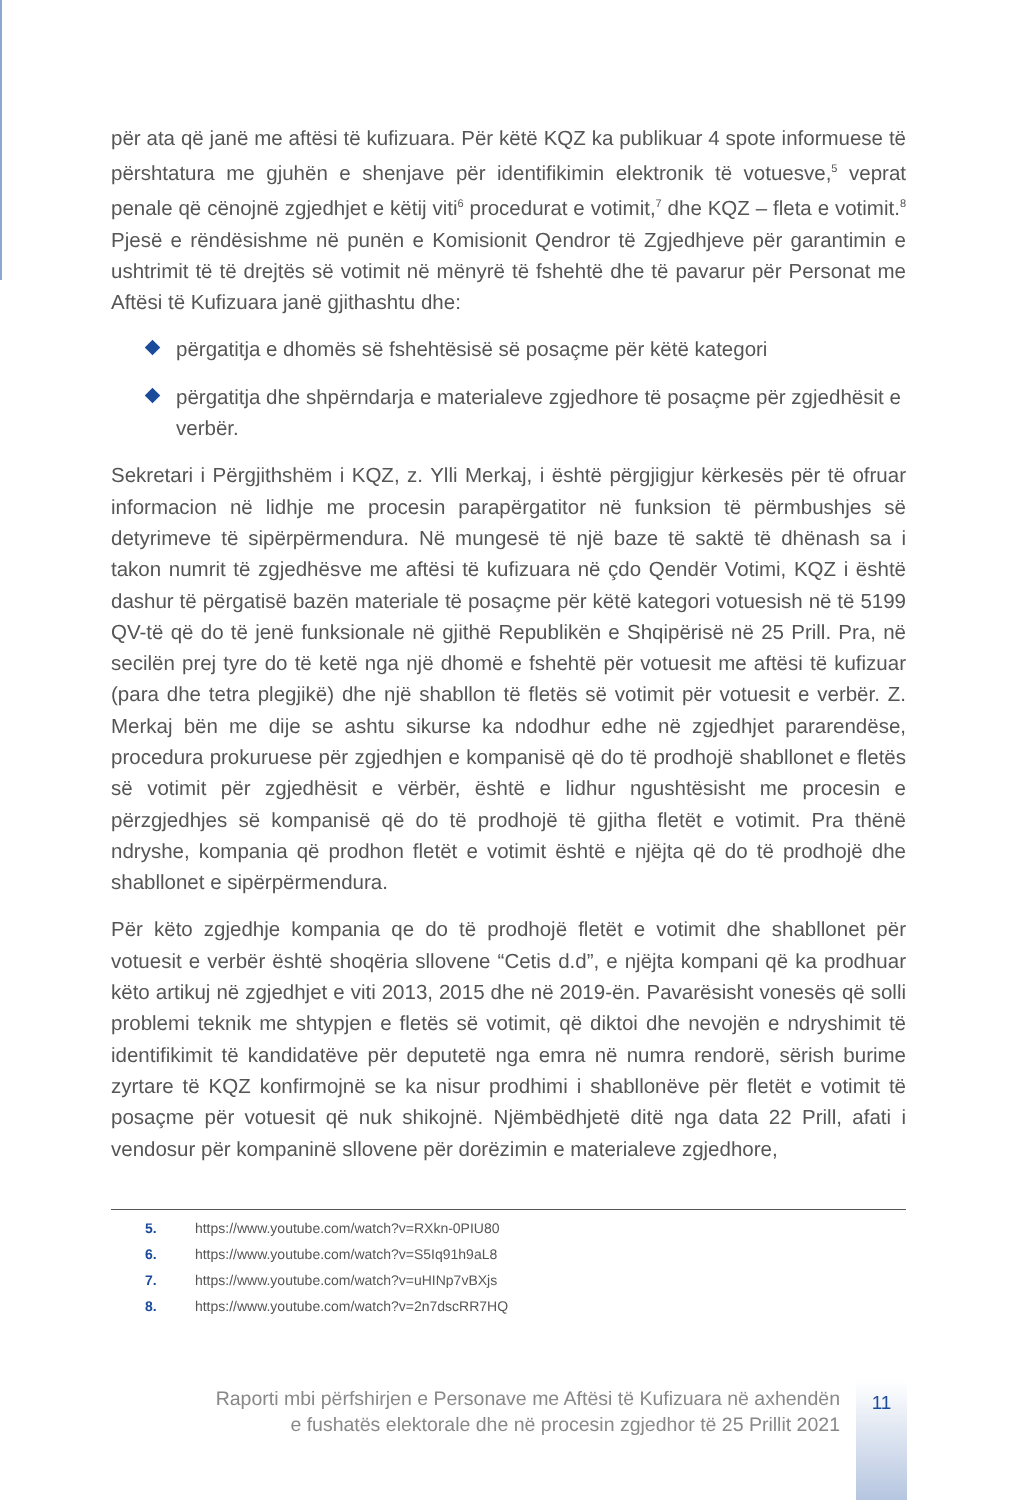për ata që janë me aftësi të kufizuara. Për këtë KQZ ka publikuar 4 spote informuese të përshtatura me gjuhën e shenjave për identifikimin elektronik të votuesve,<sup>5</sup> veprat penale që cënojnë zgjedhjet e këtij viti<sup>6</sup> procedurat e votimit,<sup>7</sup> dhe KQZ – fleta e votimit.<sup>8</sup> Pjesë e rëndësishme në punën e Komisionit Qendror të Zgjedhjeve për garantimin e ushtrimit të të drejtës së votimit në mënyrë të fshehtë dhe të pavarur për Personat me Aftësi të Kufizuara janë gjithashtu dhe:
përgatitja e dhomës së fshehtësisë së posaçme për këtë kategori
përgatitja dhe shpërndarja e materialeve zgjedhore të posaçme për zgjedhësit e verbër.
Sekretari i Përgjithshëm i KQZ, z. Ylli Merkaj, i është përgjigjur kërkesës për të ofruar informacion në lidhje me procesin parapërgatitor në funksion të përmbushjes së detyrimeve të sipërpërmendura. Në mungesë të një baze të saktë të dhënash sa i takon numrit të zgjedhësve me aftësi të kufizuara në çdo Qendër Votimi, KQZ i është dashur të përgatisë bazën materiale të posaçme për këtë kategori votuesish në të 5199 QV-të që do të jenë funksionale në gjithë Republikën e Shqipërisë në 25 Prill. Pra, në secilën prej tyre do të ketë nga një dhomë e fshehtë për votuesit me aftësi të kufizuar (para dhe tetra plegjikë) dhe një shabllon të fletës së votimit për votuesit e verbër. Z. Merkaj bën me dije se ashtu sikurse ka ndodhur edhe në zgjedhjet pararendëse, procedura prokuruese për zgjedhjen e kompanisë që do të prodhojë shabllonet e fletës së votimit për zgjedhësit e vërbër, është e lidhur ngushtësisht me procesin e përzgjedhjes së kompanisë që do të prodhojë të gjitha fletët e votimit. Pra thënë ndryshe, kompania që prodhon fletët e votimit është e njëjta që do të prodhojë dhe shabllonet e sipërpërmendura.
Për këto zgjedhje kompania qe do të prodhojë fletët e votimit dhe shabllonet për votuesit e verbër është shoqëria sllovene “Cetis d.d”, e njëjta kompani që ka prodhuar këto artikuj në zgjedhjet e viti 2013, 2015 dhe në 2019-ën. Pavarësisht vonesës që solli problemi teknik me shtypjen e fletës së votimit, që diktoi dhe nevojën e ndryshimit të identifikimit të kandidatëve për deputetë nga emra në numra rendorë, sërish burime zyrtare të KQZ konfirmojnë se ka nisur prodhimi i shabllonëve për fletët e votimit të posaçme për votuesit që nuk shikojnë. Njëmbëdhjetë ditë nga data 22 Prill, afati i vendosur për kompaninë sllovene për dorëzimin e materialeve zgjedhore,
5. https://www.youtube.com/watch?v=RXkn-0PIU80
6. https://www.youtube.com/watch?v=S5Iq91h9aL8
7. https://www.youtube.com/watch?v=uHINp7vBXjs
8. https://www.youtube.com/watch?v=2n7dscRR7HQ
Raporti mbi përfshirjen e Personave me Aftësi të Kufizuara në axhendën
e fushatës elektorale dhe në procesin zgjedhor të 25 Prillit 2021
11